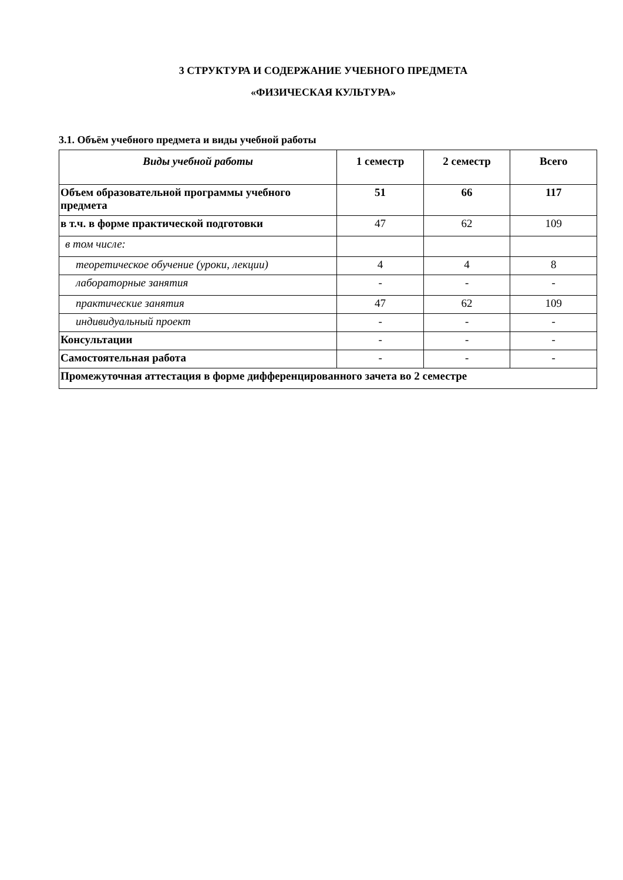3 СТРУКТУРА И СОДЕРЖАНИЕ УЧЕБНОГО ПРЕДМЕТА
«ФИЗИЧЕСКАЯ КУЛЬТУРА»
3.1. Объём учебного предмета и виды учебной работы
| Виды учебной работы | 1 семестр | 2 семестр | Всего |
| --- | --- | --- | --- |
| Объем образовательной программы учебного предмета | 51 | 66 | 117 |
| в т.ч. в форме практической подготовки | 47 | 62 | 109 |
| в том числе: | | | |
| теоретическое обучение (уроки, лекции) | 4 | 4 | 8 |
| лабораторные занятия | - | - | - |
| практические занятия | 47 | 62 | 109 |
| индивидуальный проект | - | - | - |
| Консультации | - | - | - |
| Самостоятельная работа | - | - | - |
| Промежуточная аттестация в форме дифференцированного зачета во 2 семестре | | | |